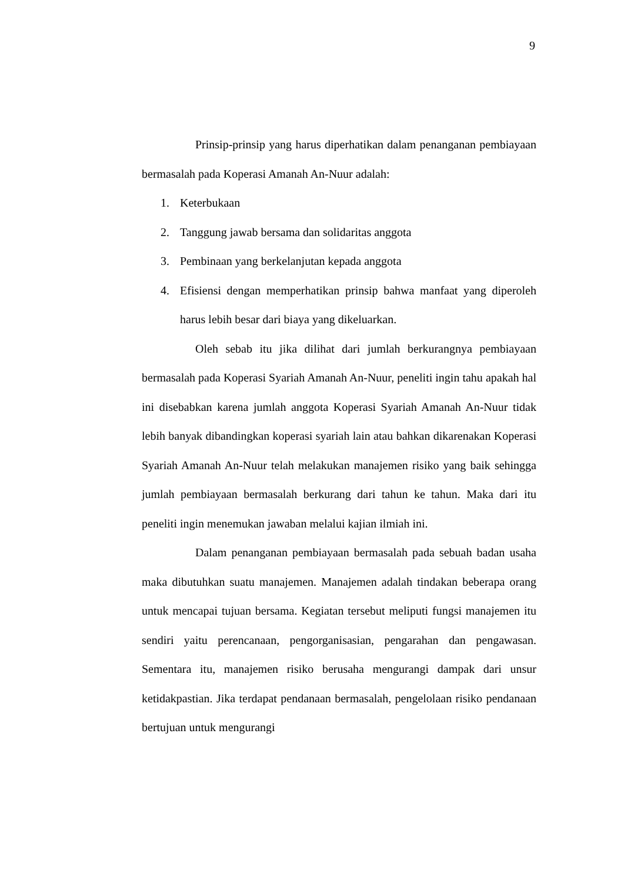9
Prinsip-prinsip yang harus diperhatikan dalam penanganan pembiayaan bermasalah pada Koperasi Amanah An-Nuur adalah:
1. Keterbukaan
2. Tanggung jawab bersama dan solidaritas anggota
3. Pembinaan yang berkelanjutan kepada anggota
4. Efisiensi dengan memperhatikan prinsip bahwa manfaat yang diperoleh harus lebih besar dari biaya yang dikeluarkan.
Oleh sebab itu jika dilihat dari jumlah berkurangnya pembiayaan bermasalah pada Koperasi Syariah Amanah An-Nuur, peneliti ingin tahu apakah hal ini disebabkan karena jumlah anggota Koperasi Syariah Amanah An-Nuur tidak lebih banyak dibandingkan koperasi syariah lain atau bahkan dikarenakan Koperasi Syariah Amanah An-Nuur telah melakukan manajemen risiko yang baik sehingga jumlah pembiayaan bermasalah berkurang dari tahun ke tahun. Maka dari itu peneliti ingin menemukan jawaban melalui kajian ilmiah ini.
Dalam penanganan pembiayaan bermasalah pada sebuah badan usaha maka dibutuhkan suatu manajemen. Manajemen adalah tindakan beberapa orang untuk mencapai tujuan bersama. Kegiatan tersebut meliputi fungsi manajemen itu sendiri yaitu perencanaan, pengorganisasian, pengarahan dan pengawasan. Sementara itu, manajemen risiko berusaha mengurangi dampak dari unsur ketidakpastian. Jika terdapat pendanaan bermasalah, pengelolaan risiko pendanaan bertujuan untuk mengurangi